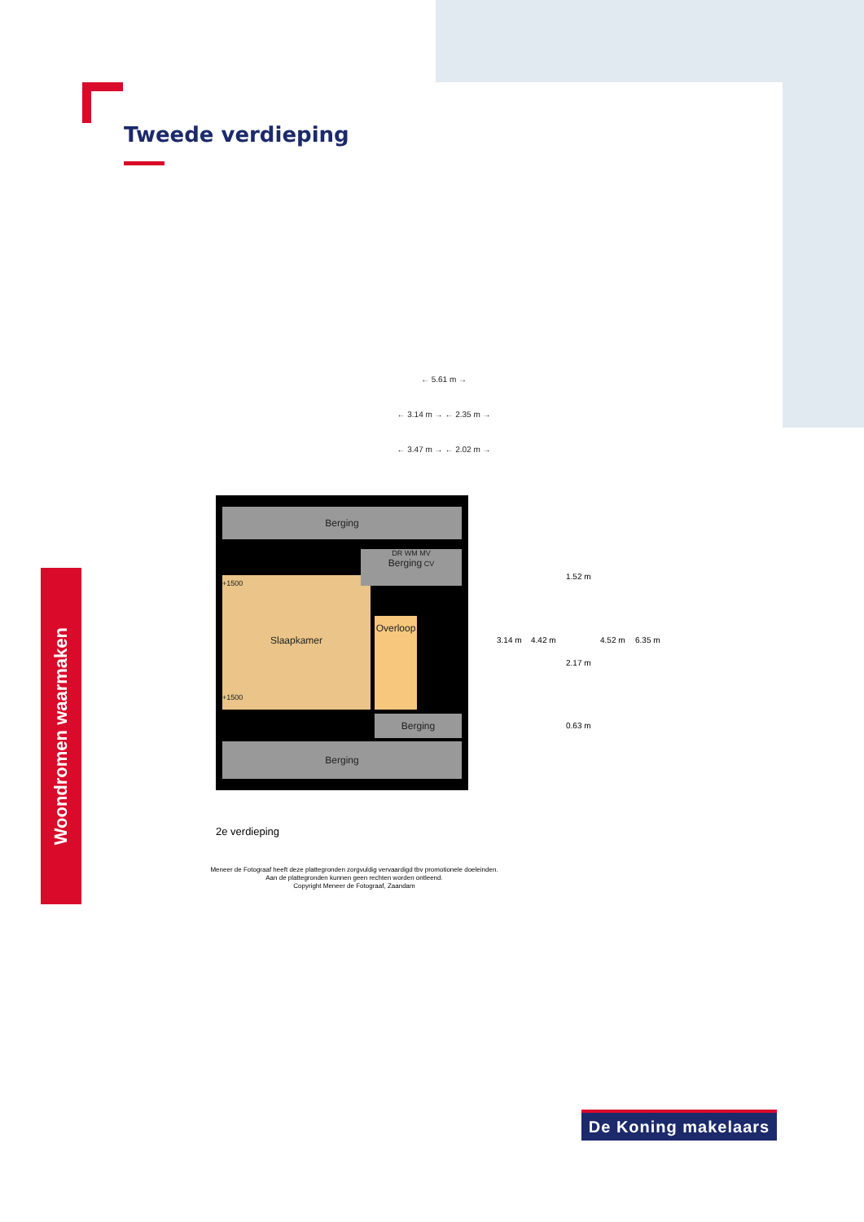Tweede verdieping
Woondromen waarmaken
← 5.61 m →
← 3.14 m → ← 2.35 m →
← 3.47 m → ← 2.02 m →
Berging
+1500
Slaapkamer
+1500
DR WM MV
Berging CV
Overloop
Berging
Berging
3.14 m 4.42 m
1.52 m
2.17 m
0.63 m
4.52 m 6.35 m
2e verdieping
Meneer de Fotograaf heeft deze plattegronden zorgvuldig vervaardigd tbv promotionele doeleinden.
Aan de plattegronden kunnen geen rechten worden ontleend.
Copyright Meneer de Fotograaf, Zaandam
De Koning makelaars